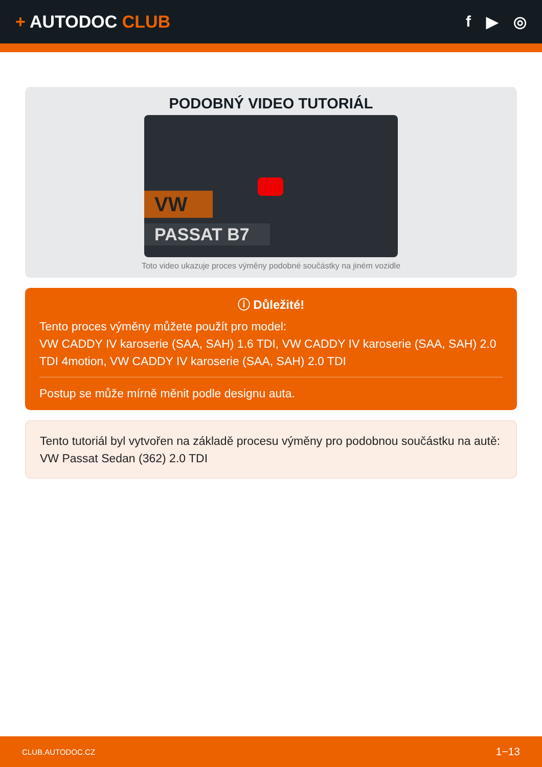+ AUTODOC CLUB f ▶ ◎
PODOBNÝ VIDEO TUTORIÁL
VW
PASSAT B7
Toto video ukazuje proces výměny podobné součástky na jiném vozidle
ⓘ Důležité!
Tento proces výměny můžete použít pro model:
VW CADDY IV karoserie (SAA, SAH) 1.6 TDI, VW CADDY IV karoserie (SAA, SAH) 2.0 TDI 4motion, VW CADDY IV karoserie (SAA, SAH) 2.0 TDI
Postup se může mírně měnit podle designu auta.
Tento tutoriál byl vytvořen na základě procesu výměny pro podobnou součástku na autě: VW Passat Sedan (362) 2.0 TDI
CLUB.AUTODOC.CZ 1−13